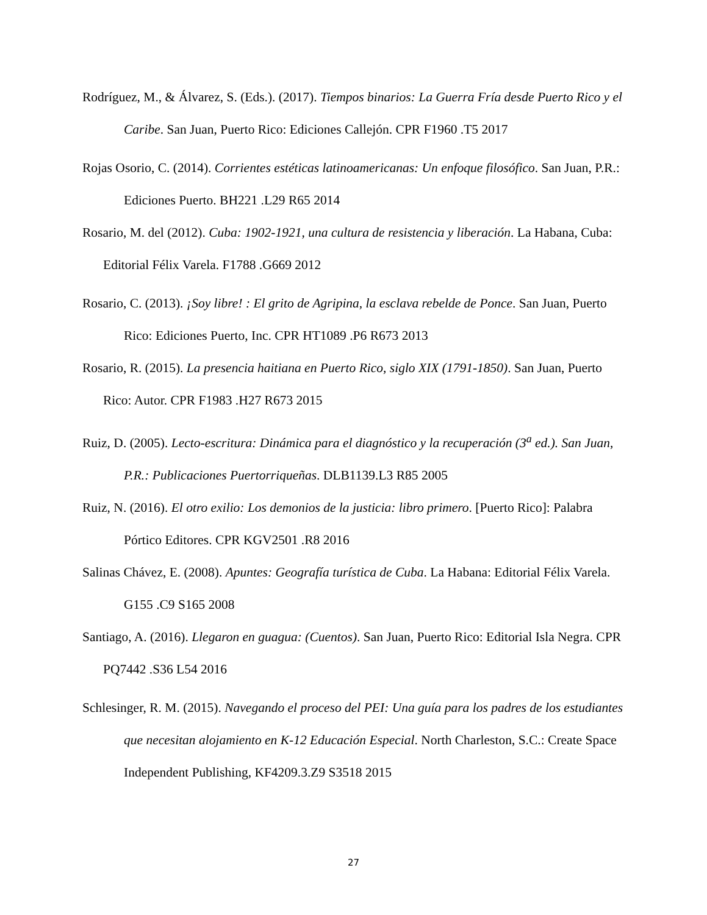Rodríguez, M., & Álvarez, S. (Eds.). (2017). Tiempos binarios: La Guerra Fría desde Puerto Rico y el Caribe. San Juan, Puerto Rico: Ediciones Callejón. CPR F1960 .T5 2017
Rojas Osorio, C. (2014). Corrientes estéticas latinoamericanas: Un enfoque filosófico. San Juan, P.R.: Ediciones Puerto. BH221 .L29 R65 2014
Rosario, M. del (2012). Cuba: 1902-1921, una cultura de resistencia y liberación. La Habana, Cuba: Editorial Félix Varela. F1788 .G669 2012
Rosario, C. (2013). ¡Soy libre! : El grito de Agripina, la esclava rebelde de Ponce. San Juan, Puerto Rico: Ediciones Puerto, Inc. CPR HT1089 .P6 R673 2013
Rosario, R. (2015). La presencia haitiana en Puerto Rico, siglo XIX (1791-1850). San Juan, Puerto Rico: Autor. CPR F1983 .H27 R673 2015
Ruiz, D. (2005). Lecto-escritura: Dinámica para el diagnóstico y la recuperación (3<sup>a</sup> ed.). San Juan, P.R.: Publicaciones Puertorriqueñas. DLB1139.L3 R85 2005
Ruiz, N. (2016). El otro exilio: Los demonios de la justicia: libro primero. [Puerto Rico]: Palabra Pórtico Editores. CPR KGV2501 .R8 2016
Salinas Chávez, E. (2008). Apuntes: Geografía turística de Cuba. La Habana: Editorial Félix Varela. G155 .C9 S165 2008
Santiago, A. (2016). Llegaron en guagua: (Cuentos). San Juan, Puerto Rico: Editorial Isla Negra. CPR PQ7442 .S36 L54 2016
Schlesinger, R. M. (2015). Navegando el proceso del PEI: Una guía para los padres de los estudiantes que necesitan alojamiento en K-12 Educación Especial. North Charleston, S.C.: Create Space Independent Publishing, KF4209.3.Z9 S3518 2015
27